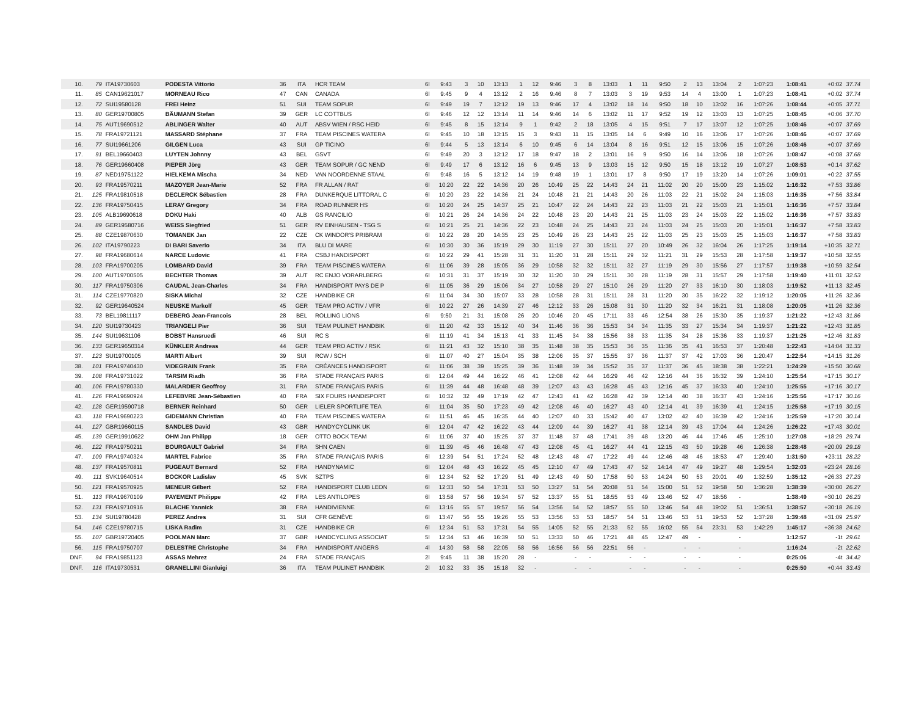| 10. | 79 | ITA19730603 | PODESTA Vittorio | 36 | ITA | HCR TEAM | 6l | 9:43 | 3 | 10 | 13:13 | 1 | 12 | 9:46 | 3 | 8 | 13:03 | 1 | 11 | 9:50 | 2 | 13 | 13:04 | 2 | 1:07:23 | 1:08:41 | +0:02 | 37.74 |
| 11. | 85 | CAN19621017 | MORNEAU Rico | 47 | CAN | CANADA | 6l | 9:45 | 9 | 4 | 13:12 | 2 | 16 | 9:46 | 8 | 7 | 13:03 | 3 | 19 | 9:53 | 14 | 4 | 13:00 | 1 | 1:07:23 | 1:08:41 | +0:02 | 37.74 |
| 12. | 72 | SUI19580128 | FREI Heinz | 51 | SUI | TEAM SOPUR | 6l | 9:49 | 19 | 7 | 13:12 | 19 | 13 | 9:46 | 17 | 4 | 13:02 | 18 | 14 | 9:50 | 18 | 10 | 13:02 | 16 | 1:07:26 | 1:08:44 | +0:05 | 37.71 |
| 13. | 80 | GER19700805 | BÄUMANN Stefan | 39 | GER | LC COTTBUS | 6l | 9:46 | 12 | 12 | 13:14 | 11 | 14 | 9:46 | 14 | 6 | 13:02 | 11 | 17 | 9:52 | 19 | 12 | 13:03 | 13 | 1:07:25 | 1:08:45 | +0:06 | 37.70 |
| 14. | 75 | AUT19690512 | ABLINGER Walter | 40 | AUT | ABSV WIEN / RSC HEID | 6l | 9:45 | 8 | 15 | 13:14 | 9 | 1 | 9:42 | 2 | 18 | 13:05 | 4 | 15 | 9:51 | 7 | 17 | 13:07 | 12 | 1:07:25 | 1:08:46 | +0:07 | 37.69 |
| 15. | 78 | FRA19721121 | MASSARD Stéphane | 37 | FRA | TEAM PISCINES WATERA | 6l | 9:45 | 10 | 18 | 13:15 | 15 | 3 | 9:43 | 11 | 15 | 13:05 | 14 | 6 | 9:49 | 10 | 16 | 13:06 | 17 | 1:07:26 | 1:08:46 | +0:07 | 37.69 |
| 16. | 77 | SUI19661206 | GILGEN Luca | 43 | SUI | GP TICINO | 6l | 9:44 | 5 | 13 | 13:14 | 6 | 10 | 9:45 | 6 | 14 | 13:04 | 8 | 16 | 9:51 | 12 | 15 | 13:06 | 15 | 1:07:26 | 1:08:46 | +0:07 | 37.69 |
| 17. | 91 | BEL19660403 | LUYTEN Johnny | 43 | BEL | GSVT | 6l | 9:49 | 20 | 3 | 13:12 | 17 | 18 | 9:47 | 18 | 2 | 13:01 | 16 | 9 | 9:50 | 16 | 14 | 13:06 | 18 | 1:07:26 | 1:08:47 | +0:08 | 37.68 |
| 18. | 76 | GER19660408 | PIEPER Jörg | 43 | GER | TEAM SOPUR / GC NEND | 6l | 9:49 | 17 | 6 | 13:12 | 16 | 6 | 9:45 | 13 | 9 | 13:03 | 15 | 12 | 9:50 | 15 | 18 | 13:12 | 19 | 1:07:27 | 1:08:53 | +0:14 | 37.62 |
| 19. | 87 | NED19751122 | HIELKEMA Mischa | 34 | NED | VAN NOORDENNE STAAL | 6l | 9:48 | 16 | 5 | 13:12 | 14 | 19 | 9:48 | 19 | 1 | 13:01 | 17 | 8 | 9:50 | 17 | 19 | 13:20 | 14 | 1:07:26 | 1:09:01 | +0:22 | 37.55 |
| 20. | 93 | FRA19570211 | MAZOYER Jean-Marie | 52 | FRA | FR ALLAN / RAT | 6l | 10:20 | 22 | 22 | 14:36 | 20 | 26 | 10:49 | 25 | 22 | 14:43 | 24 | 21 | 11:02 | 20 | 20 | 15:00 | 23 | 1:15:02 | 1:16:32 | +7:53 | 33.86 |
| 21. | 125 | FRA19810518 | DECLERCK Sébastien | 28 | FRA | DUNKERQUE LITTORAL C | 6l | 10:20 | 23 | 22 | 14:36 | 21 | 24 | 10:48 | 21 | 21 | 14:43 | 20 | 26 | 11:03 | 22 | 21 | 15:02 | 24 | 1:15:03 | 1:16:35 | +7:56 | 33.84 |
| 22. | 136 | FRA19750415 | LERAY Gregory | 34 | FRA | ROAD RUNNER HS | 6l | 10:20 | 24 | 25 | 14:37 | 25 | 21 | 10:47 | 22 | 24 | 14:43 | 22 | 23 | 11:03 | 21 | 22 | 15:03 | 21 | 1:15:01 | 1:16:36 | +7:57 | 33.84 |
| 23. | 105 | ALB19690618 | DOKU Haki | 40 | ALB | GS RANCILIO | 6l | 10:21 | 26 | 24 | 14:36 | 24 | 22 | 10:48 | 23 | 20 | 14:43 | 21 | 25 | 11:03 | 23 | 24 | 15:03 | 22 | 1:15:02 | 1:16:36 | +7:57 | 33.83 |
| 24. | 89 | GER19580716 | WEISS Siegfried | 51 | GER | RV EINHAUSEN - TSG S | 6l | 10:21 | 25 | 21 | 14:36 | 22 | 23 | 10:48 | 24 | 25 | 14:43 | 23 | 24 | 11:03 | 24 | 25 | 15:03 | 20 | 1:15:01 | 1:16:37 | +7:58 | 33.83 |
| 25. | 88 | CZE19870630 | TOMANEK Jan | 22 | CZE | CK WINDOR'S PRIBRAM | 6l | 10:22 | 28 | 20 | 14:35 | 23 | 25 | 10:49 | 26 | 23 | 14:43 | 25 | 22 | 11:03 | 25 | 23 | 15:03 | 25 | 1:15:03 | 1:16:37 | +7:58 | 33.83 |
| 26. | 102 | ITA19790223 | DI BARI Saverio | 34 | ITA | BLU DI MARE | 6l | 10:30 | 30 | 36 | 15:19 | 29 | 30 | 11:19 | 27 | 30 | 15:11 | 27 | 20 | 10:49 | 26 | 32 | 16:04 | 26 | 1:17:25 | 1:19:14 | +10:35 | 32.71 |
| 27. | 98 | FRA19680614 | NARCE Ludovic | 41 | FRA | CSBJ HANDISPORT | 6l | 10:22 | 29 | 41 | 15:28 | 31 | 31 | 11:20 | 31 | 28 | 15:11 | 29 | 32 | 11:21 | 31 | 29 | 15:53 | 28 | 1:17:58 | 1:19:37 | +10:58 | 32.55 |
| 28. | 103 | FRA19700205 | LOMBARD David | 39 | FRA | TEAM PISCINES WATERA | 6l | 11:06 | 39 | 28 | 15:05 | 36 | 29 | 10:58 | 32 | 32 | 15:11 | 32 | 27 | 11:19 | 29 | 30 | 15:56 | 27 | 1:17:57 | 1:19:38 | +10:59 | 32.54 |
| 29. | 100 | AUT19700505 | BECHTER Thomas | 39 | AUT | RC ENJO VORARLBERG | 6l | 10:31 | 31 | 37 | 15:19 | 30 | 32 | 11:20 | 30 | 29 | 15:11 | 30 | 28 | 11:19 | 28 | 31 | 15:57 | 29 | 1:17:58 | 1:19:40 | +11:01 | 32.53 |
| 30. | 117 | FRA19750306 | CAUDAL Jean-Charles | 34 | FRA | HANDISPORT PAYS DE P | 6l | 11:05 | 36 | 29 | 15:06 | 34 | 27 | 10:58 | 29 | 27 | 15:10 | 26 | 29 | 11:20 | 27 | 33 | 16:10 | 30 | 1:18:03 | 1:19:52 | +11:13 | 32.45 |
| 31. | 114 | CZE19770820 | SISKA Michal | 32 | CZE | HANDBIKE CR | 6l | 11:04 | 34 | 30 | 15:07 | 33 | 28 | 10:58 | 28 | 31 | 15:11 | 28 | 31 | 11:20 | 30 | 35 | 16:22 | 32 | 1:19:12 | 1:20:05 | +11:26 | 32.36 |
| 32. | 92 | GER19640524 | NEUSKE Markolf | 45 | GER | TEAM PRO ACTIV / VFR | 6l | 10:22 | 27 | 26 | 14:39 | 27 | 46 | 12:12 | 33 | 26 | 15:08 | 31 | 30 | 11:20 | 32 | 34 | 16:21 | 31 | 1:18:08 | 1:20:05 | +11:26 | 32.36 |
| 33. | 73 | BEL19811117 | DEBERG Jean-Francois | 28 | BEL | ROLLING LIONS | 6l | 9:50 | 21 | 31 | 15:08 | 26 | 20 | 10:46 | 20 | 45 | 17:11 | 33 | 46 | 12:54 | 38 | 26 | 15:30 | 35 | 1:19:37 | 1:21:22 | +12:43 | 31.86 |
| 34. | 120 | SUI19730423 | TRIANGELI Pier | 36 | SUI | TEAM PULINET HANDBIK | 6l | 11:20 | 42 | 33 | 15:12 | 40 | 34 | 11:46 | 36 | 36 | 15:53 | 34 | 34 | 11:35 | 33 | 27 | 15:34 | 34 | 1:19:37 | 1:21:22 | +12:43 | 31.85 |
| 35. | 144 | SUI19631106 | BOBST Hansruedi | 46 | SUI | RC S | 6l | 11:19 | 41 | 34 | 15:13 | 41 | 33 | 11:45 | 34 | 38 | 15:56 | 38 | 33 | 11:35 | 34 | 28 | 15:36 | 33 | 1:19:37 | 1:21:25 | +12:46 | 31.83 |
| 36. | 133 | GER19650314 | KÜNKLER Andreas | 44 | GER | TEAM PRO ACTIV / RSK | 6l | 11:21 | 43 | 32 | 15:10 | 38 | 35 | 11:48 | 38 | 35 | 15:53 | 36 | 35 | 11:36 | 35 | 41 | 16:53 | 37 | 1:20:48 | 1:22:43 | +14:04 | 31.33 |
| 37. | 123 | SUI19700105 | MARTI Albert | 39 | SUI | RCW / SCH | 6l | 11:07 | 40 | 27 | 15:04 | 35 | 38 | 12:06 | 35 | 37 | 15:55 | 37 | 36 | 11:37 | 37 | 42 | 17:03 | 36 | 1:20:47 | 1:22:54 | +14:15 | 31.26 |
| 38. | 101 | FRA19740430 | VIDEGRAIN Frank | 35 | FRA | CRÉANCES HANDISPORT | 6l | 11:06 | 38 | 39 | 15:25 | 39 | 36 | 11:48 | 39 | 34 | 15:52 | 35 | 37 | 11:37 | 36 | 45 | 18:38 | 38 | 1:22:21 | 1:24:29 | +15:50 | 30.68 |
| 39. | 108 | FRA19731022 | TARSIM Riadh | 36 | FRA | STADE FRANÇAIS PARIS | 6l | 12:04 | 49 | 44 | 16:22 | 46 | 41 | 12:08 | 42 | 44 | 16:29 | 46 | 42 | 12:16 | 44 | 36 | 16:32 | 39 | 1:24:10 | 1:25:54 | +17:15 | 30.17 |
| 40. | 106 | FRA19780330 | MALARDIER Geoffroy | 31 | FRA | STADE FRANÇAIS PARIS | 6l | 11:39 | 44 | 48 | 16:48 | 48 | 39 | 12:07 | 43 | 43 | 16:28 | 45 | 43 | 12:16 | 45 | 37 | 16:33 | 40 | 1:24:10 | 1:25:55 | +17:16 | 30.17 |
| 41. | 126 | FRA19690924 | LEFEBVRE Jean-Sébastien | 40 | FRA | SIX FOURS HANDISPORT | 6l | 10:32 | 32 | 49 | 17:19 | 42 | 47 | 12:43 | 41 | 42 | 16:28 | 42 | 39 | 12:14 | 40 | 38 | 16:37 | 43 | 1:24:16 | 1:25:56 | +17:17 | 30.16 |
| 42. | 128 | GER19590718 | BERNER Reinhard | 50 | GER | LIELER SPORTLIFE TEA | 6l | 11:04 | 35 | 50 | 17:23 | 49 | 42 | 12:08 | 46 | 40 | 16:27 | 43 | 40 | 12:14 | 41 | 39 | 16:39 | 41 | 1:24:15 | 1:25:58 | +17:19 | 30.15 |
| 43. | 118 | FRA19690223 | GIDEMANN Christian | 40 | FRA | TEAM PISCINES WATERA | 6l | 11:51 | 46 | 45 | 16:35 | 44 | 40 | 12:07 | 40 | 33 | 15:42 | 40 | 47 | 13:02 | 42 | 40 | 16:39 | 42 | 1:24:16 | 1:25:59 | +17:20 | 30.14 |
| 44. | 127 | GBR19660115 | SANDLES David | 43 | GBR | HANDYCYCLINK UK | 6l | 12:04 | 47 | 42 | 16:22 | 43 | 44 | 12:09 | 44 | 39 | 16:27 | 41 | 38 | 12:14 | 39 | 43 | 17:04 | 44 | 1:24:26 | 1:26:22 | +17:43 | 30.01 |
| 45. | 139 | GER19910622 | OHM Jan Philipp | 18 | GER | OTTO BOCK TEAM | 6l | 11:06 | 37 | 40 | 15:25 | 37 | 37 | 11:48 | 37 | 48 | 17:41 | 39 | 48 | 13:20 | 46 | 44 | 17:46 | 45 | 1:25:10 | 1:27:08 | +18:29 | 29.74 |
| 46. | 122 | FRA19750211 | BOURGAULT Gabriel | 34 | FRA | SHN CAEN | 6l | 11:39 | 45 | 46 | 16:48 | 47 | 43 | 12:08 | 45 | 41 | 16:27 | 44 | 41 | 12:15 | 43 | 50 | 19:28 | 46 | 1:26:38 | 1:28:48 | +20:09 | 29.18 |
| 47. | 109 | FRA19740324 | MARTEL Fabrice | 35 | FRA | STADE FRANÇAIS PARIS | 6l | 12:39 | 54 | 51 | 17:24 | 52 | 48 | 12:43 | 48 | 47 | 17:22 | 49 | 44 | 12:46 | 48 | 46 | 18:53 | 47 | 1:29:40 | 1:31:50 | +23:11 | 28.22 |
| 48. | 137 | FRA19570811 | PUGEAUT Bernard | 52 | FRA | HANDYNAMIC | 6l | 12:04 | 48 | 43 | 16:22 | 45 | 45 | 12:10 | 47 | 49 | 17:43 | 47 | 52 | 14:14 | 47 | 49 | 19:27 | 48 | 1:29:54 | 1:32:03 | +23:24 | 28.16 |
| 49. | 111 | SVK19640514 | BOCKOR Ladislav | 45 | SVK | SZTPS | 6l | 12:34 | 52 | 52 | 17:29 | 51 | 49 | 12:43 | 49 | 50 | 17:58 | 50 | 53 | 14:24 | 50 | 53 | 20:01 | 49 | 1:32:59 | 1:35:12 | +26:33 | 27.23 |
| 50. | 121 | FRA19570925 | MENEUR Gilbert | 52 | FRA | HANDISPORT CLUB LEON | 6l | 12:33 | 50 | 54 | 17:31 | 53 | 50 | 13:27 | 51 | 54 | 20:08 | 51 | 54 | 15:00 | 51 | 52 | 19:58 | 50 | 1:36:28 | 1:38:39 | +30:00 | 26.27 |
| 51. | 113 | FRA19670109 | PAYEMENT Philippe | 42 | FRA | LES ANTILOPES | 6l | 13:58 | 57 | 56 | 19:34 | 57 | 52 | 13:37 | 55 | 51 | 18:55 | 53 | 49 | 13:46 | 52 | 47 | 18:56 | - | | 1:38:49 | +30:10 | 26.23 |
| 52. | 131 | FRA19710916 | BLACHE Yannick | 38 | FRA | HANDIVIENNE | 6l | 13:16 | 55 | 57 | 19:57 | 56 | 54 | 13:56 | 54 | 52 | 18:57 | 55 | 50 | 13:46 | 54 | 48 | 19:02 | 51 | 1:36:51 | 1:38:57 | +30:18 | 26.19 |
| 53. | 134 | SUI19780428 | PEREZ Andres | 31 | SUI | CFR GENÈVE | 6l | 13:47 | 56 | 55 | 19:26 | 55 | 53 | 13:56 | 53 | 53 | 18:57 | 54 | 51 | 13:46 | 53 | 51 | 19:53 | 52 | 1:37:28 | 1:39:48 | +31:09 | 25.97 |
| 54. | 146 | CZE19780715 | LISKA Radim | 31 | CZE | HANDBIKE CR | 6l | 12:34 | 51 | 53 | 17:31 | 54 | 55 | 14:05 | 52 | 55 | 21:33 | 52 | 55 | 16:02 | 55 | 54 | 23:31 | 53 | 1:42:29 | 1:45:17 | +36:38 | 24.62 |
| 55. | 107 | GBR19720405 | POOLMAN Marc | 37 | GBR | HANDCYCLING ASSOCIAT | 5l | 12:34 | 53 | 46 | 16:39 | 50 | 51 | 13:33 | 50 | 46 | 17:21 | 48 | 45 | 12:47 | 49 | - | | - | | 1:12:57 | -1t | 29.61 |
| 56. | 115 | FRA19750707 | DELESTRE Christophe | 34 | FRA | HANDISPORT ANGERS | 4l | 14:30 | 58 | 58 | 22:05 | 58 | 56 | 16:56 | 56 | 56 | 22:51 | 56 | - | | - | - | | - | | 1:16:24 | -2t | 22.62 |
| DNF. | 94 | FRA19851123 | ASSAS Mehrez | 24 | FRA | STADE FRANÇAIS | 2l | 9:45 | 11 | 38 | 15:20 | 28 | - | | - | - | | - | - | | - | - | | - | | 0:25:06 | -4t | 34.42 |
| DNF. | 116 | ITA19730531 | GRANELLINI Gianluigi | 36 | ITA | TEAM PULINET HANDBIK | 2l | 10:32 | 33 | 35 | 15:18 | 32 | - | | - | - | | - | - | | - | - | | - | | 0:25:50 | +0:44 | 33.43 |